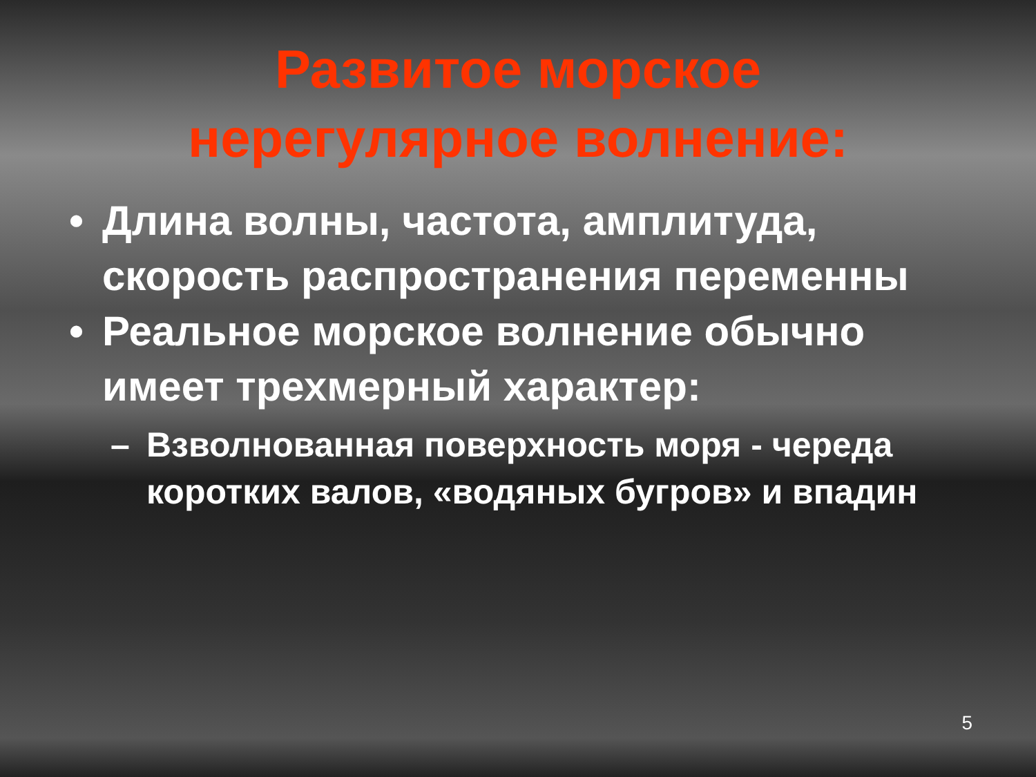Развитое морское
нерегулярное волнение:
• Длина волны, частота, амплитуда, скорость распространения переменны
• Реальное морское волнение обычно имеет трехмерный характер:
– Взволнованная поверхность моря - череда коротких валов, «водяных бугров» и впадин
5